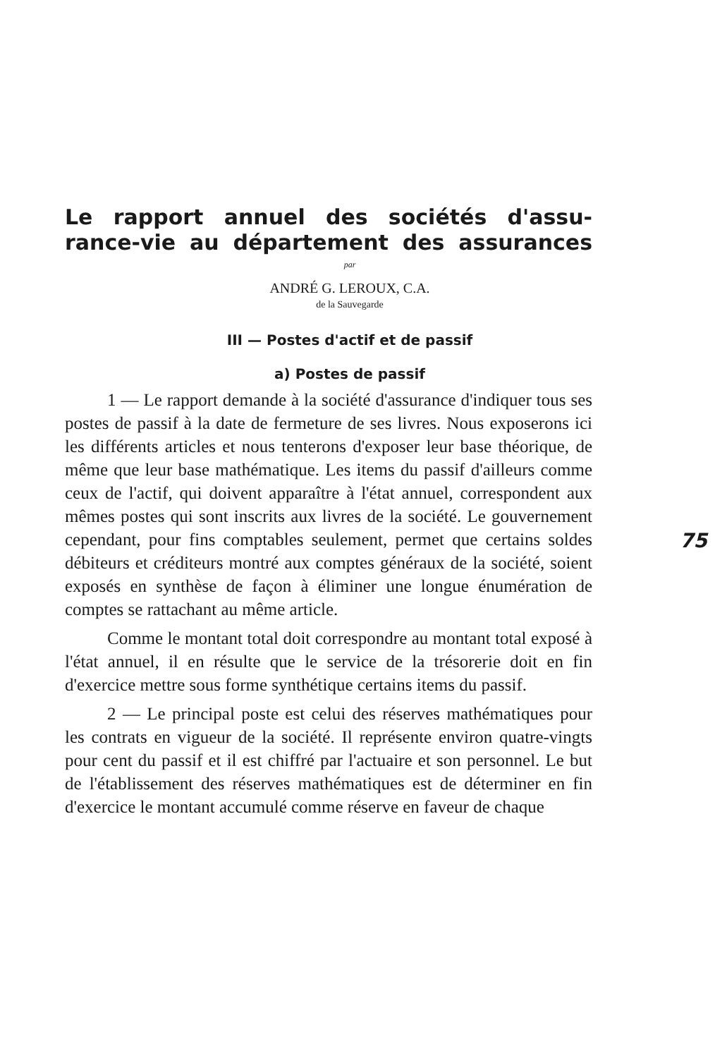Le rapport annuel des sociétés d'assu­rance-vie au département des assurances
par
ANDRÉ G. LEROUX, C.A.
de la Sauvegarde
III — Postes d'actif et de passif
75
a) Postes de passif
1 — Le rapport demande à la société d'assurance d'in­diquer tous ses postes de passif à la date de fermeture de ses livres. Nous exposerons ici les différents articles et nous tenterons d'exposer leur base théorique, de même que leur base mathématique. Les items du passif d'ailleurs comme ceux de l'actif, qui doivent apparaître à l'état annuel, cor­respondent aux mêmes postes qui sont inscrits aux livres de la société. Le gouvernement cependant, pour fins comp­tables seulement, permet que certains soldes débiteurs et cré­diteurs montré aux comptes généraux de la société, soient exposés en synthèse de façon à éliminer une longue énumé­ration de comptes se rattachant au même article.
Comme le montant total doit correspondre au montant total exposé à l'état annuel, il en résulte que le service de la trésorerie doit en fin d'exercice mettre sous forme synthé­tique certains items du passif.
2 — Le principal poste est celui des réserves mathé­matiques pour les contrats en vigueur de la société. Il repré­sente environ quatre-vingts pour cent du passif et il est chiffré par l'actuaire et son personnel. Le but de l'établissement des réserves mathématiques est de déterminer en fin d'exercice le montant accumulé comme réserve en faveur de chaque